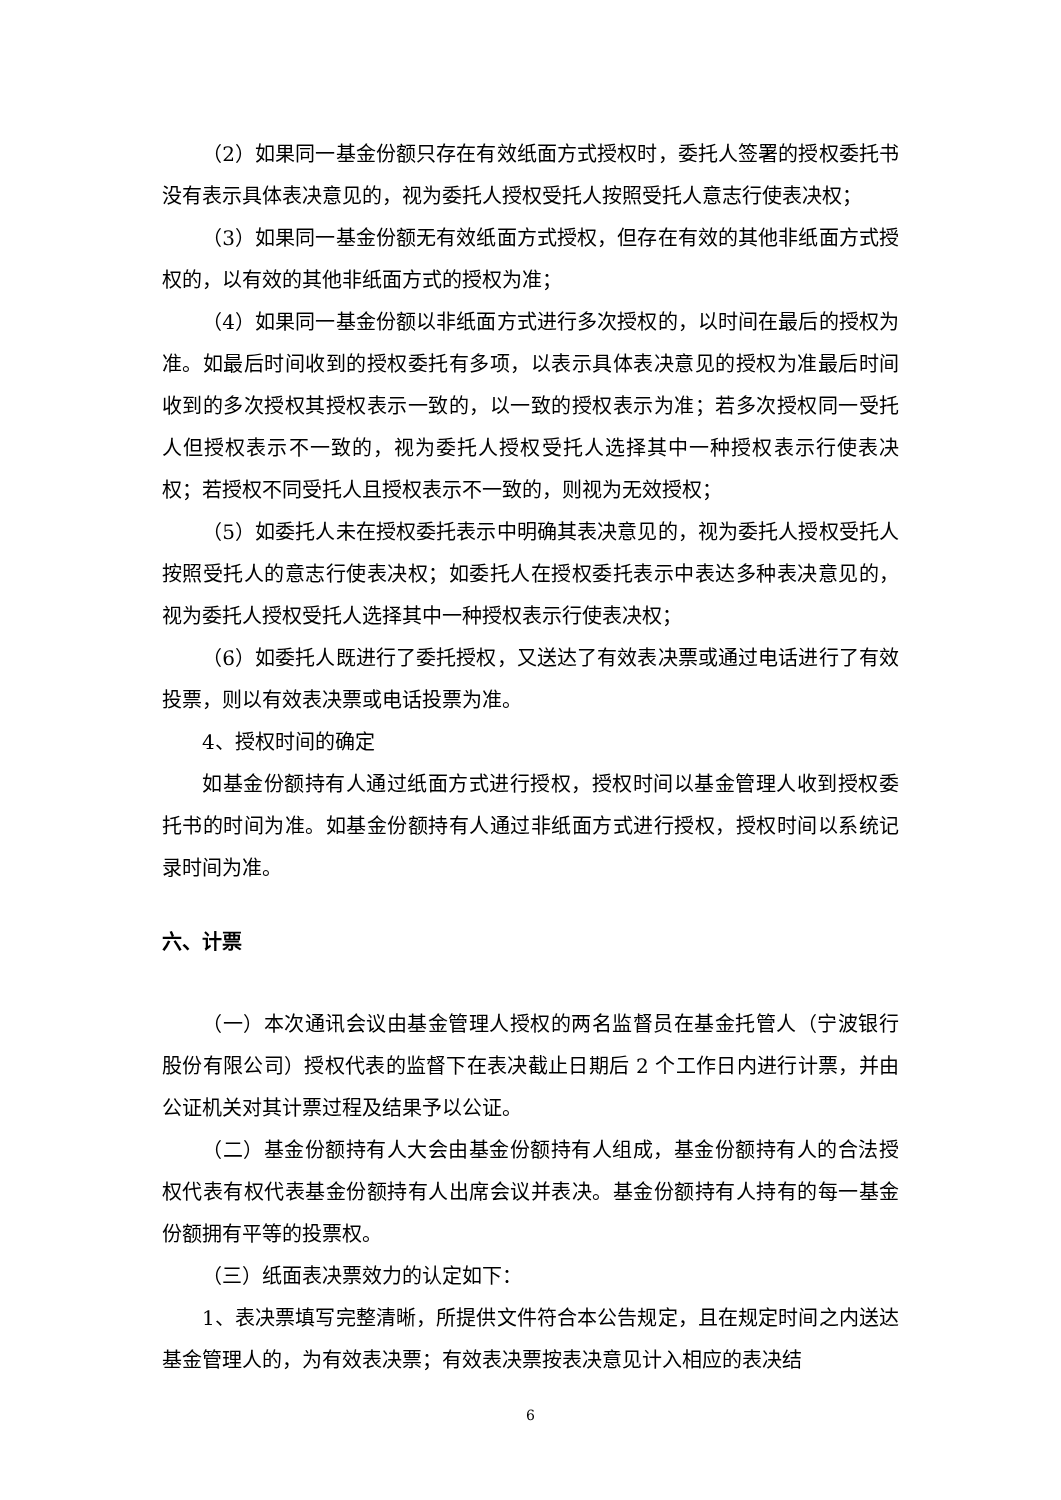（2）如果同一基金份额只存在有效纸面方式授权时，委托人签署的授权委托书没有表示具体表决意见的，视为委托人授权受托人按照受托人意志行使表决权；
（3）如果同一基金份额无有效纸面方式授权，但存在有效的其他非纸面方式授权的，以有效的其他非纸面方式的授权为准；
（4）如果同一基金份额以非纸面方式进行多次授权的，以时间在最后的授权为准。如最后时间收到的授权委托有多项，以表示具体表决意见的授权为准最后时间收到的多次授权其授权表示一致的，以一致的授权表示为准；若多次授权同一受托人但授权表示不一致的，视为委托人授权受托人选择其中一种授权表示行使表决权；若授权不同受托人且授权表示不一致的，则视为无效授权；
（5）如委托人未在授权委托表示中明确其表决意见的，视为委托人授权受托人按照受托人的意志行使表决权；如委托人在授权委托表示中表达多种表决意见的，视为委托人授权受托人选择其中一种授权表示行使表决权；
（6）如委托人既进行了委托授权，又送达了有效表决票或通过电话进行了有效投票，则以有效表决票或电话投票为准。
4、授权时间的确定
如基金份额持有人通过纸面方式进行授权，授权时间以基金管理人收到授权委托书的时间为准。如基金份额持有人通过非纸面方式进行授权，授权时间以系统记录时间为准。
六、计票
（一）本次通讯会议由基金管理人授权的两名监督员在基金托管人（宁波银行股份有限公司）授权代表的监督下在表决截止日期后 2 个工作日内进行计票，并由公证机关对其计票过程及结果予以公证。
（二）基金份额持有人大会由基金份额持有人组成，基金份额持有人的合法授权代表有权代表基金份额持有人出席会议并表决。基金份额持有人持有的每一基金份额拥有平等的投票权。
（三）纸面表决票效力的认定如下：
1、表决票填写完整清晰，所提供文件符合本公告规定，且在规定时间之内送达基金管理人的，为有效表决票；有效表决票按表决意见计入相应的表决结
6